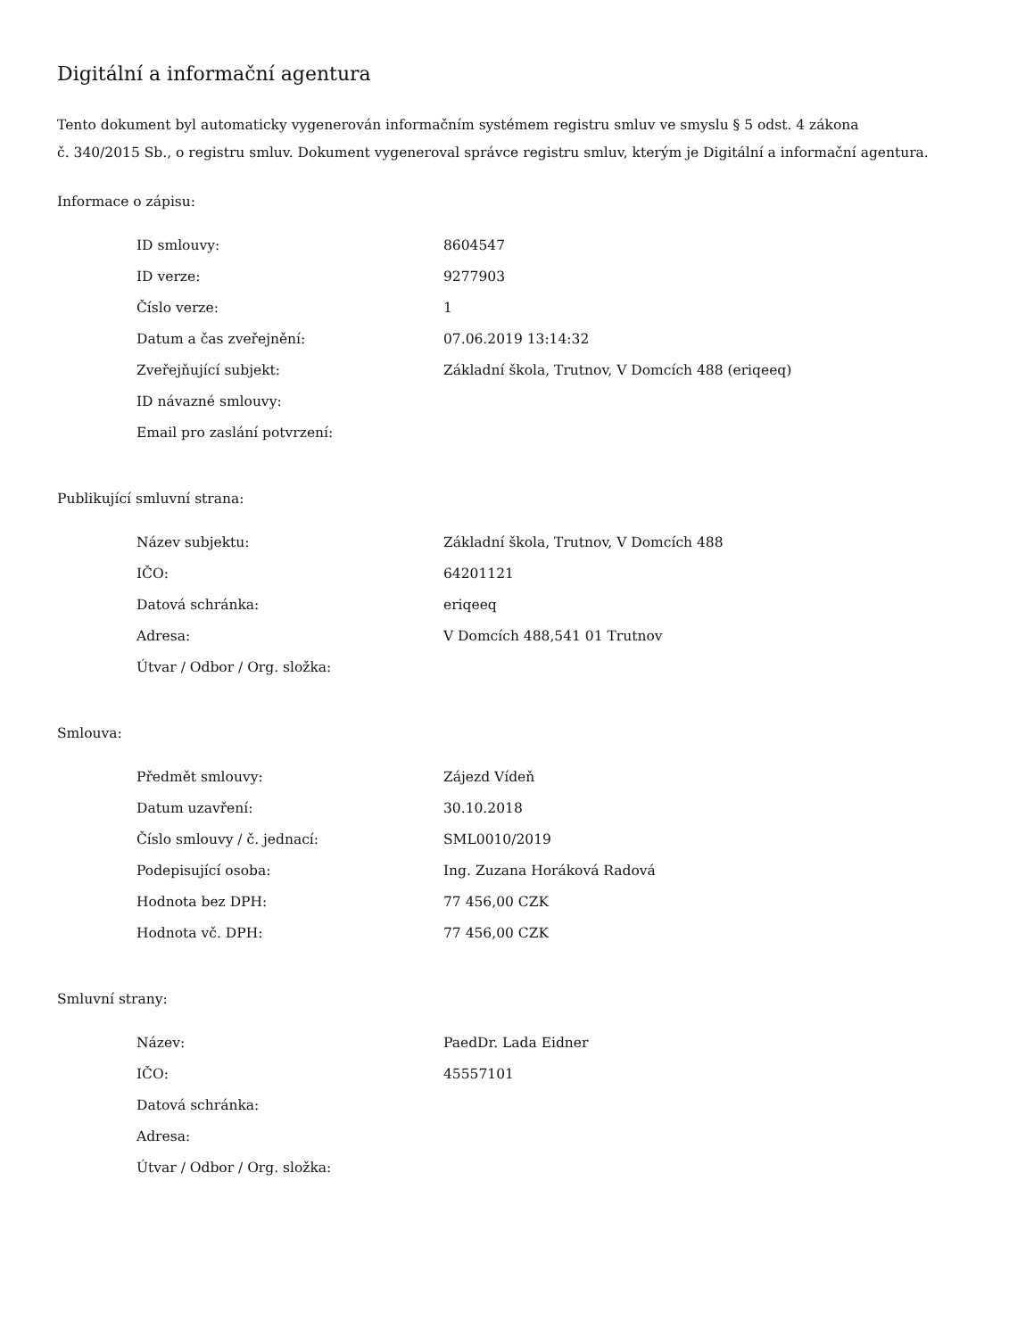Digitální a informační agentura
Tento dokument byl automaticky vygenerován informačním systémem registru smluv ve smyslu § 5 odst. 4 zákona
č. 340/2015 Sb., o registru smluv. Dokument vygeneroval správce registru smluv, kterým je Digitální a informační agentura.
Informace o zápisu:
| ID smlouvy: | 8604547 |
| ID verze: | 9277903 |
| Číslo verze: | 1 |
| Datum a čas zveřejnění: | 07.06.2019 13:14:32 |
| Zveřejňující subjekt: | Základní škola, Trutnov, V Domcích 488 (eriqeeq) |
| ID návazné smlouvy: | |
| Email pro zaslání potvrzení: | |
Publikující smluvní strana:
| Název subjektu: | Základní škola, Trutnov, V Domcích 488 |
| IČO: | 64201121 |
| Datová schránka: | eriqeeq |
| Adresa: | V Domcích 488,541 01 Trutnov |
| Útvar / Odbor / Org. složka: | |
Smlouva:
| Předmět smlouvy: | Zájezd Vídeň |
| Datum uzavření: | 30.10.2018 |
| Číslo smlouvy / č. jednací: | SML0010/2019 |
| Podepisující osoba: | Ing. Zuzana Horáková Radová |
| Hodnota bez DPH: | 77 456,00 CZK |
| Hodnota vč. DPH: | 77 456,00 CZK |
Smluvní strany:
| Název: | PaedDr. Lada Eidner |
| IČO: | 45557101 |
| Datová schránka: | |
| Adresa: | |
| Útvar / Odbor / Org. složka: | |